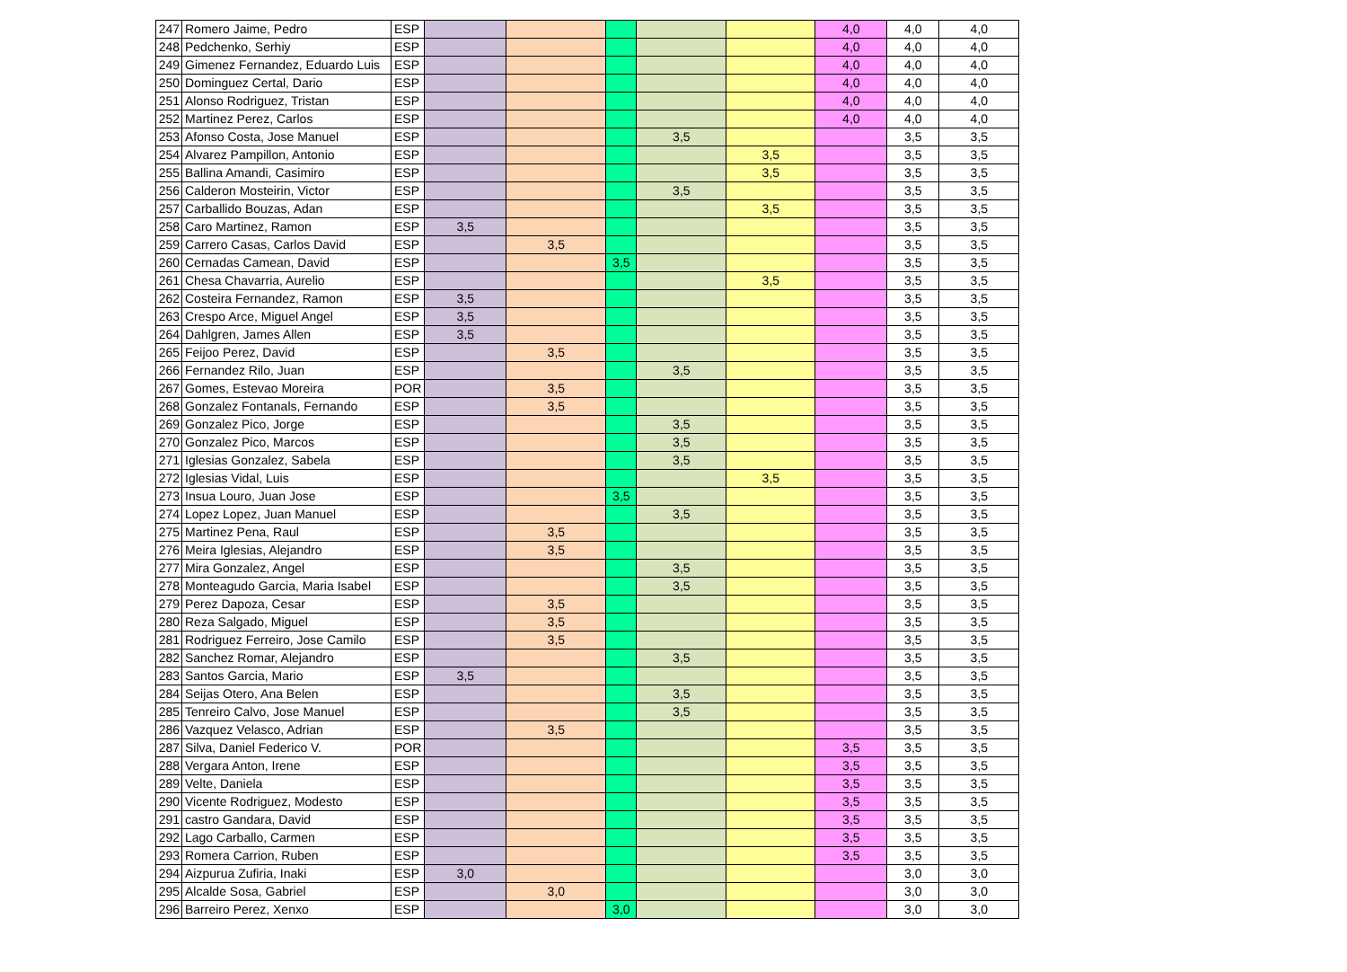| 247 | Romero Jaime, Pedro | ESP | | | | | | 4,0 | 4,0 | 4,0 |
| 248 | Pedchenko, Serhiy | ESP | | | | | | 4,0 | 4,0 | 4,0 |
| 249 | Gimenez Fernandez, Eduardo Luis | ESP | | | | | | 4,0 | 4,0 | 4,0 |
| 250 | Dominguez Certal, Dario | ESP | | | | | | 4,0 | 4,0 | 4,0 |
| 251 | Alonso Rodriguez, Tristan | ESP | | | | | | 4,0 | 4,0 | 4,0 |
| 252 | Martinez Perez, Carlos | ESP | | | | | | 4,0 | 4,0 | 4,0 |
| 253 | Afonso Costa, Jose Manuel | ESP | | | | 3,5 | | | 3,5 | 3,5 |
| 254 | Alvarez Pampillon, Antonio | ESP | | | | | 3,5 | | 3,5 | 3,5 |
| 255 | Ballina Amandi, Casimiro | ESP | | | | | 3,5 | | 3,5 | 3,5 |
| 256 | Calderon Mosteirin, Victor | ESP | | | | 3,5 | | | 3,5 | 3,5 |
| 257 | Carballido Bouzas, Adan | ESP | | | | | 3,5 | | 3,5 | 3,5 |
| 258 | Caro Martinez, Ramon | ESP | 3,5 | | | | | | 3,5 | 3,5 |
| 259 | Carrero Casas, Carlos David | ESP | | 3,5 | | | | | 3,5 | 3,5 |
| 260 | Cernadas Camean, David | ESP | | | 3,5 | | | | 3,5 | 3,5 |
| 261 | Chesa Chavarria, Aurelio | ESP | | | | | 3,5 | | 3,5 | 3,5 |
| 262 | Costeira Fernandez, Ramon | ESP | 3,5 | | | | | | 3,5 | 3,5 |
| 263 | Crespo Arce, Miguel Angel | ESP | 3,5 | | | | | | 3,5 | 3,5 |
| 264 | Dahlgren, James Allen | ESP | 3,5 | | | | | | 3,5 | 3,5 |
| 265 | Feijoo Perez, David | ESP | | 3,5 | | | | | 3,5 | 3,5 |
| 266 | Fernandez Rilo, Juan | ESP | | | | 3,5 | | | 3,5 | 3,5 |
| 267 | Gomes, Estevao Moreira | POR | | 3,5 | | | | | 3,5 | 3,5 |
| 268 | Gonzalez Fontanals, Fernando | ESP | | 3,5 | | | | | 3,5 | 3,5 |
| 269 | Gonzalez Pico, Jorge | ESP | | | | 3,5 | | | 3,5 | 3,5 |
| 270 | Gonzalez Pico, Marcos | ESP | | | | 3,5 | | | 3,5 | 3,5 |
| 271 | Iglesias Gonzalez, Sabela | ESP | | | | 3,5 | | | 3,5 | 3,5 |
| 272 | Iglesias Vidal, Luis | ESP | | | | | 3,5 | | 3,5 | 3,5 |
| 273 | Insua Louro, Juan Jose | ESP | | | 3,5 | | | | 3,5 | 3,5 |
| 274 | Lopez Lopez, Juan Manuel | ESP | | | | 3,5 | | | 3,5 | 3,5 |
| 275 | Martinez Pena, Raul | ESP | | 3,5 | | | | | 3,5 | 3,5 |
| 276 | Meira Iglesias, Alejandro | ESP | | 3,5 | | | | | 3,5 | 3,5 |
| 277 | Mira Gonzalez, Angel | ESP | | | | 3,5 | | | 3,5 | 3,5 |
| 278 | Monteagudo Garcia, Maria Isabel | ESP | | | | 3,5 | | | 3,5 | 3,5 |
| 279 | Perez Dapoza, Cesar | ESP | | 3,5 | | | | | 3,5 | 3,5 |
| 280 | Reza Salgado, Miguel | ESP | | 3,5 | | | | | 3,5 | 3,5 |
| 281 | Rodriguez Ferreiro, Jose Camilo | ESP | | 3,5 | | | | | 3,5 | 3,5 |
| 282 | Sanchez Romar, Alejandro | ESP | | | | 3,5 | | | 3,5 | 3,5 |
| 283 | Santos Garcia, Mario | ESP | 3,5 | | | | | | 3,5 | 3,5 |
| 284 | Seijas Otero, Ana Belen | ESP | | | | 3,5 | | | 3,5 | 3,5 |
| 285 | Tenreiro Calvo, Jose Manuel | ESP | | | | 3,5 | | | 3,5 | 3,5 |
| 286 | Vazquez Velasco, Adrian | ESP | | 3,5 | | | | | 3,5 | 3,5 |
| 287 | Silva, Daniel Federico V. | POR | | | | | | 3,5 | 3,5 | 3,5 |
| 288 | Vergara Anton, Irene | ESP | | | | | | 3,5 | 3,5 | 3,5 |
| 289 | Velte, Daniela | ESP | | | | | | 3,5 | 3,5 | 3,5 |
| 290 | Vicente Rodriguez, Modesto | ESP | | | | | | 3,5 | 3,5 | 3,5 |
| 291 | castro Gandara, David | ESP | | | | | | 3,5 | 3,5 | 3,5 |
| 292 | Lago Carballo, Carmen | ESP | | | | | | 3,5 | 3,5 | 3,5 |
| 293 | Romera Carrion, Ruben | ESP | | | | | | 3,5 | 3,5 | 3,5 |
| 294 | Aizpurua Zufiria, Inaki | ESP | 3,0 | | | | | | 3,0 | 3,0 |
| 295 | Alcalde Sosa, Gabriel | ESP | | 3,0 | | | | | 3,0 | 3,0 |
| 296 | Barreiro Perez, Xenxo | ESP | | | 3,0 | | | | 3,0 | 3,0 |